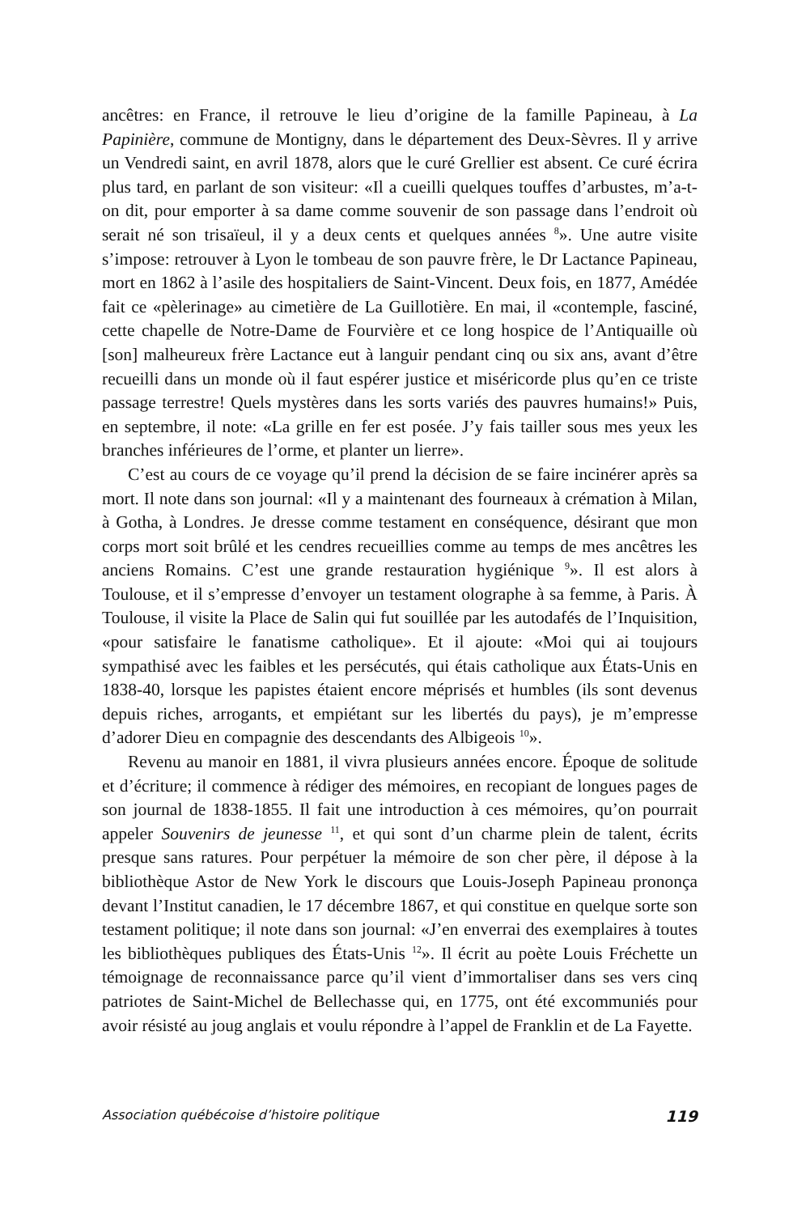ancêtres: en France, il retrouve le lieu d’origine de la famille Papineau, à La Papinière, commune de Montigny, dans le département des Deux-Sèvres. Il y arrive un Vendredi saint, en avril 1878, alors que le curé Grellier est absent. Ce curé écrira plus tard, en parlant de son visiteur: «Il a cueilli quelques touffes d’arbustes, m’a-t-on dit, pour emporter à sa dame comme souvenir de son passage dans l’endroit où serait né son trisaïeul, il y a deux cents et quelques années <sup>8</sup>». Une autre visite s’impose: retrouver à Lyon le tombeau de son pauvre frère, le Dr Lactance Papineau, mort en 1862 à l’asile des hospitaliers de Saint-Vincent. Deux fois, en 1877, Amédée fait ce «pèlerinage» au cimetière de La Guillotière. En mai, il «contemple, fasciné, cette chapelle de Notre-Dame de Fourvière et ce long hospice de l’Antiquaille où [son] malheureux frère Lactance eut à languir pendant cinq ou six ans, avant d’être recueilli dans un monde où il faut espérer justice et miséricorde plus qu’en ce triste passage terrestre! Quels mystères dans les sorts variés des pauvres humains!» Puis, en septembre, il note: «La grille en fer est posée. J’y fais tailler sous mes yeux les branches inférieures de l’orme, et planter un lierre».
C’est au cours de ce voyage qu’il prend la décision de se faire incinérer après sa mort. Il note dans son journal: «Il y a maintenant des fourneaux à crémation à Milan, à Gotha, à Londres. Je dresse comme testament en conséquence, désirant que mon corps mort soit brûlé et les cendres recueillies comme au temps de mes ancêtres les anciens Romains. C’est une grande restauration hygiénique <sup>9</sup>». Il est alors à Toulouse, et il s’empresse d’envoyer un testament olographe à sa femme, à Paris. À Toulouse, il visite la Place de Salin qui fut souillée par les autodafés de l’Inquisition, «pour satisfaire le fanatisme catholique». Et il ajoute: «Moi qui ai toujours sympathisé avec les faibles et les persécutés, qui étais catholique aux États-Unis en 1838-40, lorsque les papistes étaient encore méprisés et humbles (ils sont devenus depuis riches, arrogants, et empiétant sur les libertés du pays), je m’empresse d’adorer Dieu en compagnie des descendants des Albigeois <sup>10</sup>».
Revenu au manoir en 1881, il vivra plusieurs années encore. Époque de solitude et d’écriture; il commence à rédiger des mémoires, en recopiant de longues pages de son journal de 1838-1855. Il fait une introduction à ces mémoires, qu’on pourrait appeler Souvenirs de jeunesse <sup>11</sup>, et qui sont d’un charme plein de talent, écrits presque sans ratures. Pour perpétuer la mémoire de son cher père, il dépose à la bibliothèque Astor de New York le discours que Louis-Joseph Papineau prononça devant l’Institut canadien, le 17 décembre 1867, et qui constitue en quelque sorte son testament politique; il note dans son journal: «J’en enverrai des exemplaires à toutes les bibliothèques publiques des États-Unis <sup>12</sup>». Il écrit au poète Louis Fréchette un témoignage de reconnaissance parce qu’il vient d’immortaliser dans ses vers cinq patriotes de Saint-Michel de Bellechasse qui, en 1775, ont été excommuniés pour avoir résisté au joug anglais et voulu répondre à l’appel de Franklin et de La Fayette.
Association québécoise d’histoire politique 119